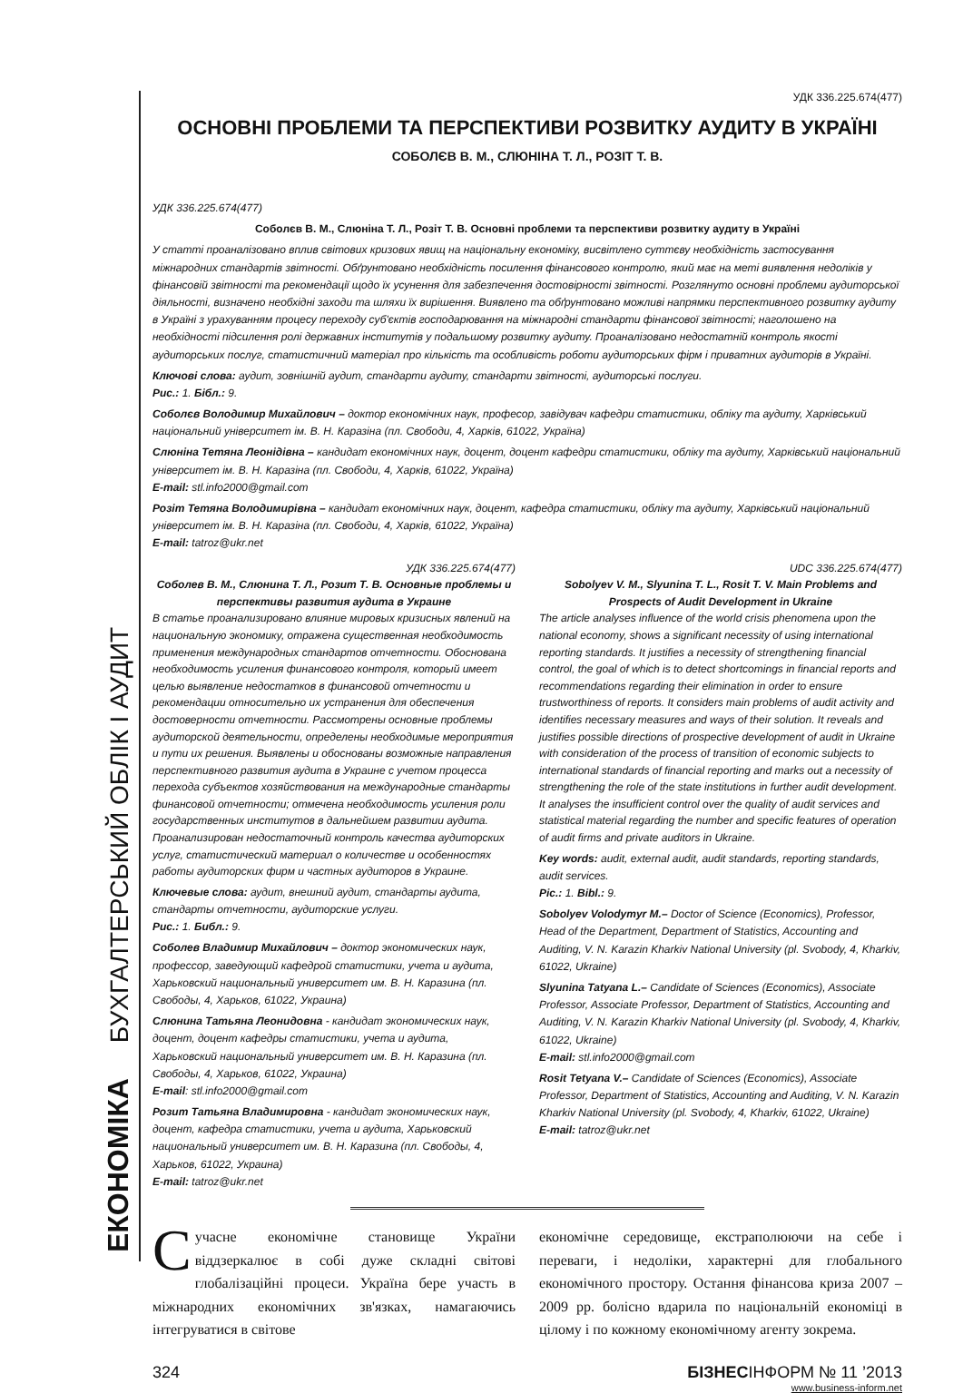ЕКОНОМІКА БУХГАЛТЕРСЬКИЙ ОБЛІК І АУДИТ
УДК 336.225.674(477)
ОСНОВНІ ПРОБЛЕМИ ТА ПЕРСПЕКТИВИ РОЗВИТКУ АУДИТУ В УКРАЇНІ
СОБОЛЄВ В. М., СЛЮНІНА Т. Л., РОЗІТ Т. В.
УДК 336.225.674(477)
Соболєв В. М., Слюніна Т. Л., Розіт Т. В. Основні проблеми та перспективи розвитку аудиту в Україні
У статті проаналізовано вплив світових кризових явищ на національну економіку, висвітлено суттєву необхідність застосування міжнародних стандартів звітності. Обґрунтовано необхідність посилення фінансового контролю, який має на меті виявлення недоліків у фінансовій звітності та рекомендації щодо їх усунення для забезпечення достовірності звітності. Розглянуто основні проблеми аудиторської діяльності, визначено необхідні заходи та шляхи їх вирішення. Виявлено та обґрунтовано можливі напрямки перспективного розвитку аудиту в Україні з урахуванням процесу переходу суб'єктів господарювання на міжнародні стандарти фінансової звітності; наголошено на необхідності підсилення ролі державних інститутів у подальшому розвитку аудиту. Проаналізовано недостатній контроль якості аудиторських послуг, статистичний матеріал про кількість та особливість роботи аудиторських фірм і приватних аудиторів в Україні.
Ключові слова: аудит, зовнішній аудит, стандарти аудиту, стандарти звітності, аудиторські послуги.
Рис.: 1. Бібл.: 9.
Соболєв Володимир Михайлович – доктор економічних наук, професор, завідувач кафедри статистики, обліку та аудиту, Харківський національний університет ім. В. Н. Каразіна (пл. Свободи, 4, Харків, 61022, Україна)
Слюніна Тетяна Леонідівна – кандидат економічних наук, доцент, доцент кафедри статистики, обліку та аудиту, Харківський національний університет ім. В. Н. Каразіна (пл. Свободи, 4, Харків, 61022, Україна)
E-mail: stl.info2000@gmail.com
Розіт Тетяна Володимирівна – кандидат економічних наук, доцент, кафедра статистики, обліку та аудиту, Харківський національний університет ім. В. Н. Каразіна (пл. Свободи, 4, Харків, 61022, Україна)
E-mail: tatroz@ukr.net
УДК 336.225.674(477)
Соболев В. М., Слюнина Т. Л., Розит Т. В. Основные проблемы и перспективы развития аудита в Украине
В статье проанализировано влияние мировых кризисных явлений на национальную экономику, отражена существенная необходимость применения международных стандартов отчетности. Обоснована необходимость усиления финансового контроля, который имеет целью выявление недостатков в финансовой отчетности и рекомендации относительно их устранения для обеспечения достоверности отчетности. Рассмотрены основные проблемы аудиторской деятельности, определены необходимые мероприятия и пути их решения. Выявлены и обоснованы возможные направления перспективного развития аудита в Украине с учетом процесса перехода субъектов хозяйствования на международные стандарты финансовой отчетности; отмечена необходимость усиления роли государственных институтов в дальнейшем развитии аудита. Проанализирован недостаточный контроль качества аудиторских услуг, статистический материал о количестве и особенностях работы аудиторских фирм и частных аудиторов в Украине.
Ключевые слова: аудит, внешний аудит, стандарты аудита, стандарты отчетности, аудиторские услуги.
Рис.: 1. Библ.: 9.
Соболев Владимир Михайлович – доктор экономических наук, профессор, заведующий кафедрой статистики, учета и аудита, Харьковский национальный университет им. В. Н. Каразина (пл. Свободы, 4, Харьков, 61022, Украина)
Слюнина Татьяна Леонидовна - кандидат экономических наук, доцент, доцент кафедры статистики, учета и аудита, Харьковский национальный университет им. В. Н. Каразина (пл. Свободы, 4, Харьков, 61022, Украина)
E-mail: stl.info2000@gmail.com
Розит Татьяна Владимировна - кандидат экономических наук, доцент, кафедра статистики, учета и аудита, Харьковский национальный университет им. В. Н. Каразина (пл. Свободы, 4, Харьков, 61022, Украина)
E-mail: tatroz@ukr.net
UDC 336.225.674(477)
Sobolyev V. M., Slyunina T. L., Rosit T. V. Main Problems and Prospects of Audit Development in Ukraine
The article analyses influence of the world crisis phenomena upon the national economy, shows a significant necessity of using international reporting standards. It justifies a necessity of strengthening financial control, the goal of which is to detect shortcomings in financial reports and recommendations regarding their elimination in order to ensure trustworthiness of reports. It considers main problems of audit activity and identifies necessary measures and ways of their solution. It reveals and justifies possible directions of prospective development of audit in Ukraine with consideration of the process of transition of economic subjects to international standards of financial reporting and marks out a necessity of strengthening the role of the state institutions in further audit development. It analyses the insufficient control over the quality of audit services and statistical material regarding the number and specific features of operation of audit firms and private auditors in Ukraine.
Key words: audit, external audit, audit standards, reporting standards, audit services.
Pic.: 1. Bibl.: 9.
Sobolyev Volodymyr M.– Doctor of Science (Economics), Professor, Head of the Department, Department of Statistics, Accounting and Auditing, V. N. Karazin Kharkiv National University (pl. Svobody, 4, Kharkiv, 61022, Ukraine)
Slyunina Tatyana L.– Candidate of Sciences (Economics), Associate Professor, Associate Professor, Department of Statistics, Accounting and Auditing, V. N. Karazin Kharkiv National University (pl. Svobody, 4, Kharkiv, 61022, Ukraine)
E-mail: stl.info2000@gmail.com
Rosit Tetyana V.– Candidate of Sciences (Economics), Associate Professor, Department of Statistics, Accounting and Auditing, V. N. Karazin Kharkiv National University (pl. Svobody, 4, Kharkiv, 61022, Ukraine)
E-mail: tatroz@ukr.net
Сучасне економічне становище України віддзеркалює в собі дуже складні світові глобалізаційні процеси. Україна бере участь в міжнародних економічних зв'язках, намагаючись інтегруватися в світове
економічне середовище, екстраполюючи на себе і переваги, і недоліки, характерні для глобального економічного простору. Остання фінансова криза 2007 – 2009 рр. болісно вдарила по національній економіці в цілому і по кожному економічному агенту зокрема.
324 БІЗНЕСІНФОРМ № 11 ’2013
www.business-inform.net